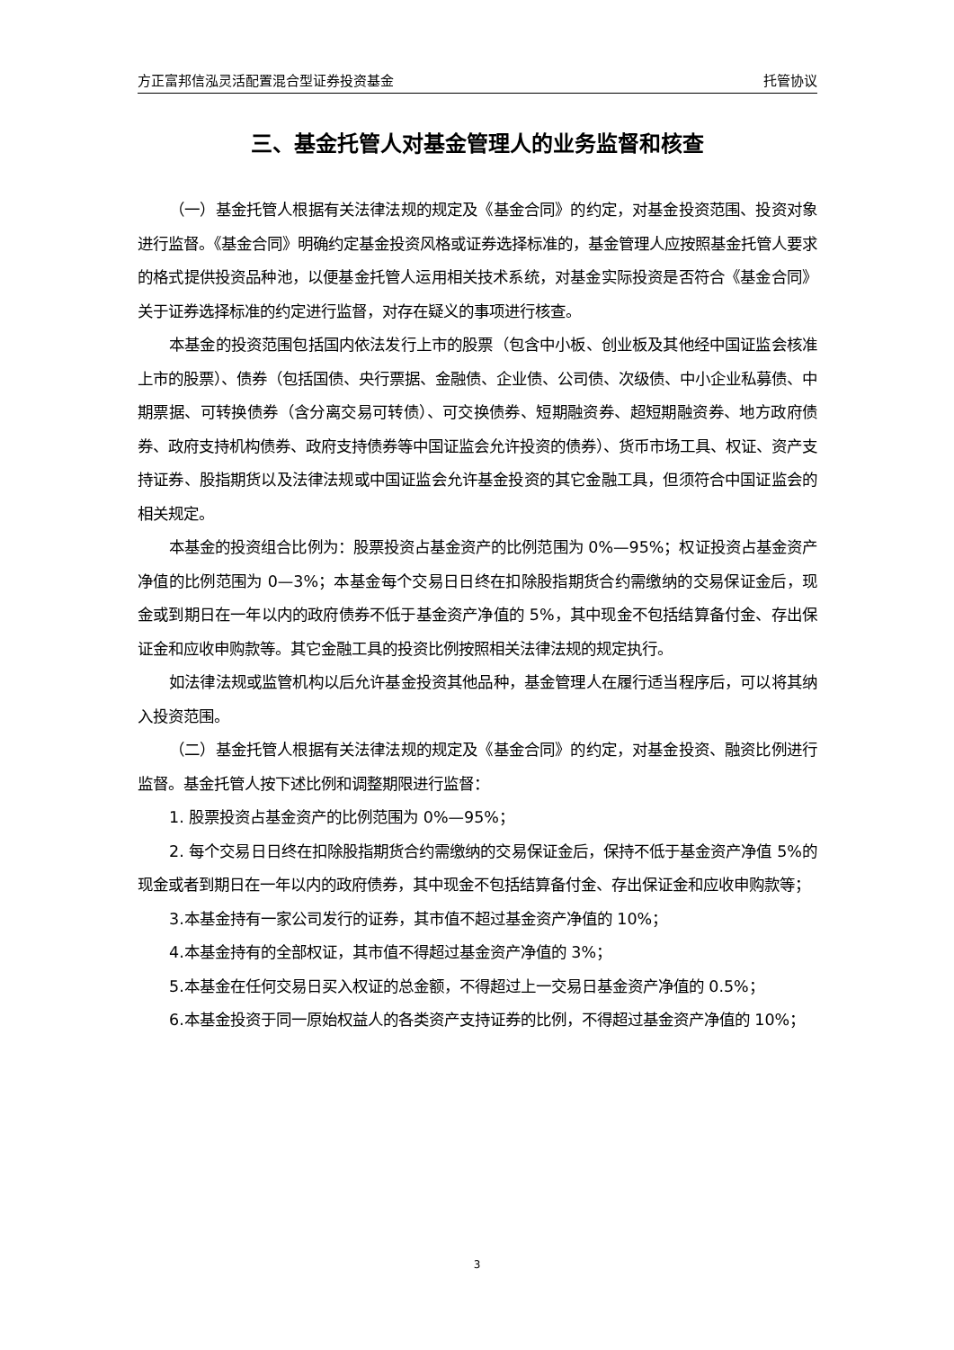方正富邦信泓灵活配置混合型证券投资基金 托管协议
三、基金托管人对基金管理人的业务监督和核查
（一）基金托管人根据有关法律法规的规定及《基金合同》的约定，对基金投资范围、投资对象进行监督。《基金合同》明确约定基金投资风格或证券选择标准的，基金管理人应按照基金托管人要求的格式提供投资品种池，以便基金托管人运用相关技术系统，对基金实际投资是否符合《基金合同》关于证券选择标准的约定进行监督，对存在疑义的事项进行核查。
本基金的投资范围包括国内依法发行上市的股票（包含中小板、创业板及其他经中国证监会核准上市的股票）、债券（包括国债、央行票据、金融债、企业债、公司债、次级债、中小企业私募债、中期票据、可转换债券（含分离交易可转债）、可交换债券、短期融资券、超短期融资券、地方政府债券、政府支持机构债券、政府支持债券等中国证监会允许投资的债券）、货币市场工具、权证、资产支持证券、股指期货以及法律法规或中国证监会允许基金投资的其它金融工具，但须符合中国证监会的相关规定。
本基金的投资组合比例为：股票投资占基金资产的比例范围为 0%—95%；权证投资占基金资产净值的比例范围为 0—3%；本基金每个交易日日终在扣除股指期货合约需缴纳的交易保证金后，现金或到期日在一年以内的政府债券不低于基金资产净值的 5%，其中现金不包括结算备付金、存出保证金和应收申购款等。其它金融工具的投资比例按照相关法律法规的规定执行。
如法律法规或监管机构以后允许基金投资其他品种，基金管理人在履行适当程序后，可以将其纳入投资范围。
（二）基金托管人根据有关法律法规的规定及《基金合同》的约定，对基金投资、融资比例进行监督。基金托管人按下述比例和调整期限进行监督：
1. 股票投资占基金资产的比例范围为 0%—95%；
2. 每个交易日日终在扣除股指期货合约需缴纳的交易保证金后，保持不低于基金资产净值 5%的现金或者到期日在一年以内的政府债券，其中现金不包括结算备付金、存出保证金和应收申购款等；
3.本基金持有一家公司发行的证券，其市值不超过基金资产净值的 10%；
4.本基金持有的全部权证，其市值不得超过基金资产净值的 3%；
5.本基金在任何交易日买入权证的总金额，不得超过上一交易日基金资产净值的 0.5%；
6.本基金投资于同一原始权益人的各类资产支持证券的比例，不得超过基金资产净值的 10%；
3